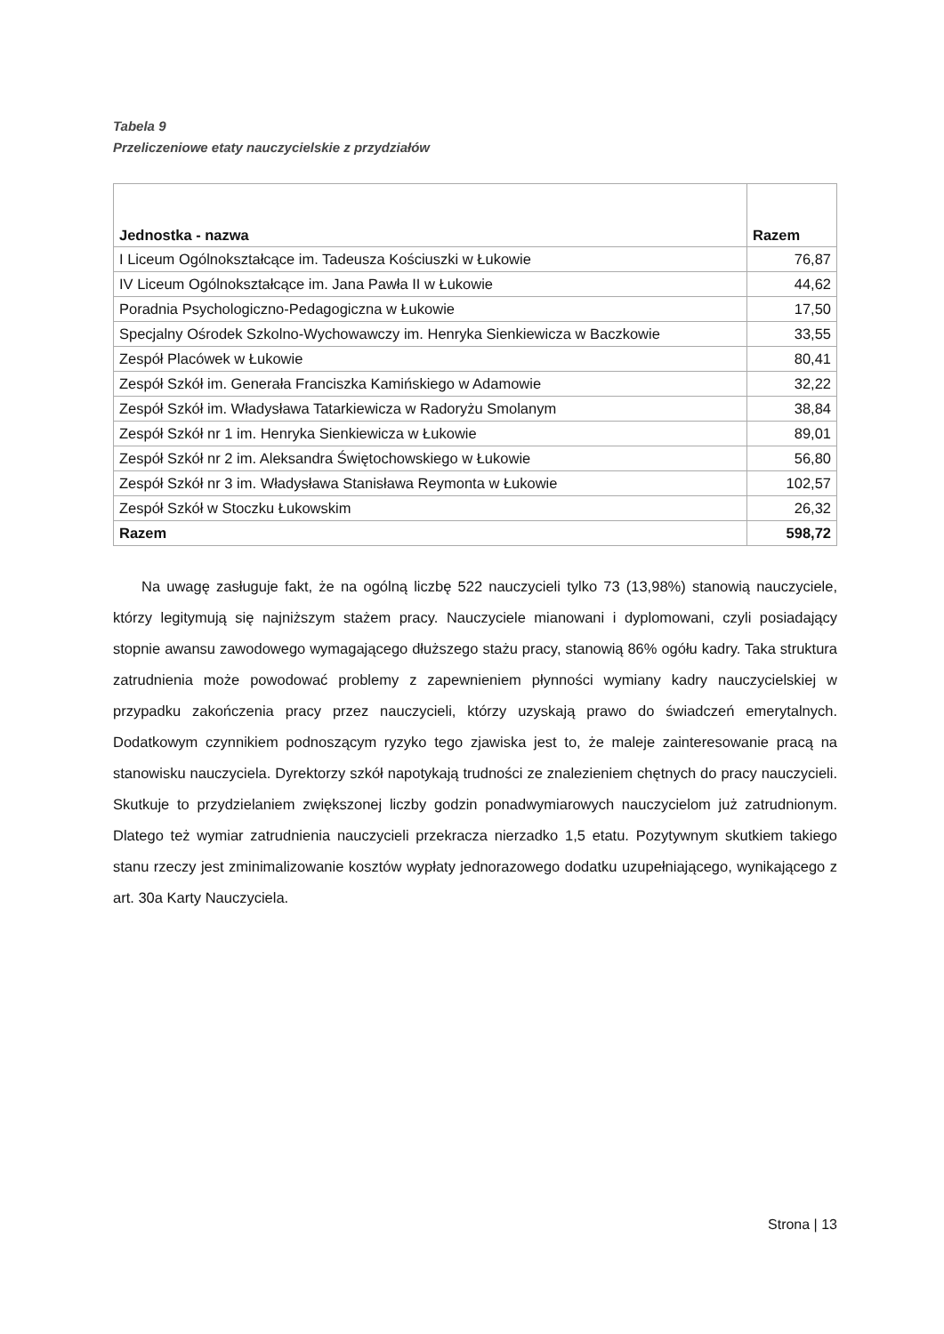Tabela 9
Przeliczeniowe etaty nauczycielskie z przydziałów
| Jednostka - nazwa | Razem |
| --- | --- |
| I Liceum Ogólnokształcące im. Tadeusza Kościuszki w Łukowie | 76,87 |
| IV Liceum Ogólnokształcące im. Jana Pawła II w Łukowie | 44,62 |
| Poradnia Psychologiczno-Pedagogiczna w Łukowie | 17,50 |
| Specjalny Ośrodek Szkolno-Wychowawczy im. Henryka Sienkiewicza w Baczkowie | 33,55 |
| Zespół Placówek w Łukowie | 80,41 |
| Zespół Szkół im. Generała Franciszka Kamińskiego w Adamowie | 32,22 |
| Zespół Szkół im. Władysława Tatarkiewicza w Radoryżu Smolanym | 38,84 |
| Zespół Szkół nr 1 im. Henryka Sienkiewicza w Łukowie | 89,01 |
| Zespół Szkół nr 2 im. Aleksandra Świętochowskiego w Łukowie | 56,80 |
| Zespół Szkół nr 3 im. Władysława Stanisława Reymonta w Łukowie | 102,57 |
| Zespół Szkół w Stoczku Łukowskim | 26,32 |
| Razem | 598,72 |
Na uwagę zasługuje fakt, że na ogólną liczbę 522 nauczycieli tylko 73 (13,98%) stanowią nauczyciele, którzy legitymują się najniższym stażem pracy. Nauczyciele mianowani i dyplomowani, czyli posiadający stopnie awansu zawodowego wymagającego dłuższego stażu pracy, stanowią 86% ogółu kadry. Taka struktura zatrudnienia może powodować problemy z zapewnieniem płynności wymiany kadry nauczycielskiej w przypadku zakończenia pracy przez nauczycieli, którzy uzyskają prawo do świadczeń emerytalnych. Dodatkowym czynnikiem podnoszącym ryzyko tego zjawiska jest to, że maleje zainteresowanie pracą na stanowisku nauczyciela. Dyrektorzy szkół napotykają trudności ze znalezieniem chętnych do pracy nauczycieli. Skutkuje to przydzielaniem zwiększonej liczby godzin ponadwymiarowych nauczycielom już zatrudnionym. Dlatego też wymiar zatrudnienia nauczycieli przekracza nierzadko 1,5 etatu. Pozytywnym skutkiem takiego stanu rzeczy jest zminimalizowanie kosztów wypłaty jednorazowego dodatku uzupełniającego, wynikającego z art. 30a Karty Nauczyciela.
Strona | 13